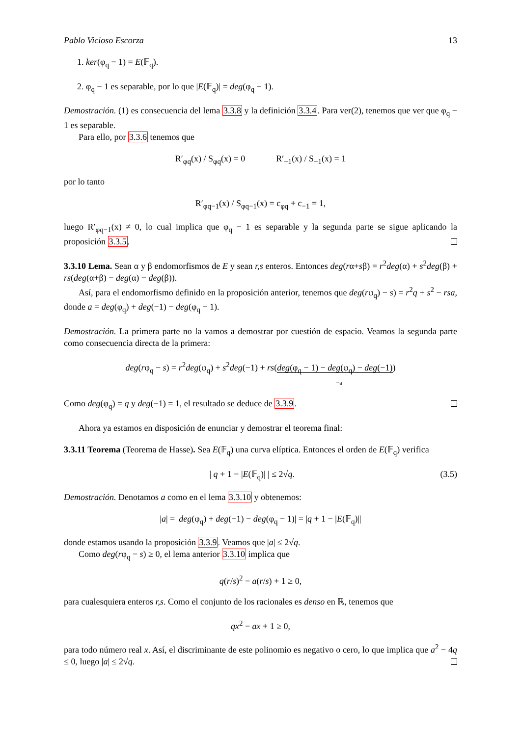Pablo Vicioso Escorza 13
1. ker(φ<sub>q</sub> − 1) = E(𝔽<sub>q</sub>).
2. φ<sub>q</sub> − 1 es separable, por lo que |E(𝔽<sub>q</sub>)| = deg(φ<sub>q</sub> − 1).
Demostración. (1) es consecuencia del lema 3.3.8 y la definición 3.3.4. Para ver(2), tenemos que ver que φ<sub>q</sub> − 1 es separable.
Para ello, por 3.3.6 tenemos que
R′<sub>φq</sub>(x) / S<sub>φq</sub>(x) = 0 R′<sub>−1</sub>(x) / S<sub>−1</sub>(x) = 1
por lo tanto
R′<sub>φq−1</sub>(x) / S<sub>φq−1</sub>(x) = c<sub>φq</sub> + c<sub>−1</sub> = 1,
luego R′<sub>φq−1</sub>(x) ≠ 0, lo cual implica que φ<sub>q</sub> − 1 es separable y la segunda parte se sigue aplicando la proposición 3.3.5.
3.3.10 Lema. Sean α y β endomorfismos de E y sean r,s enteros. Entonces deg(rα+sβ) = r<sup>2</sup>deg(α) + s<sup>2</sup>deg(β) + rs(deg(α+β) − deg(α) − deg(β)).
Así, para el endomorfismo definido en la proposición anterior, tenemos que deg(rφ<sub>q</sub>) − s) = r<sup>2</sup>q + s<sup>2</sup> − rsa, donde a = deg(φ<sub>q</sub>) + deg(−1) − deg(φ<sub>q</sub> − 1).
Demostración. La primera parte no la vamos a demostrar por cuestión de espacio. Veamos la segunda parte como consecuencia directa de la primera:
deg(rφ<sub>q</sub> − s) = r<sup>2</sup>deg(φ<sub>q</sub>) + s<sup>2</sup>deg(−1) + rs(deg(φ<sub>q</sub> − 1) − deg(φ<sub>q</sub>) − deg(−1))
−a
Como deg(φ<sub>q</sub>) = q y deg(−1) = 1, el resultado se deduce de 3.3.9.
Ahora ya estamos en disposición de enunciar y demostrar el teorema final:
3.3.11 Teorema (Teorema de Hasse). Sea E(𝔽<sub>q</sub>) una curva elíptica. Entonces el orden de E(𝔽<sub>q</sub>) verifica
| q + 1 − |E(𝔽<sub>q</sub>)| | ≤ 2√q. (3.5)
Demostración. Denotamos a como en el lema 3.3.10 y obtenemos:
|a| = |deg(φ<sub>q</sub>) + deg(−1) − deg(φ<sub>q</sub> − 1)| = |q + 1 − |E(𝔽<sub>q</sub>)||
donde estamos usando la proposición 3.3.9. Veamos que |a| ≤ 2√q.
Como deg(rφ<sub>q</sub> − s) ≥ 0, el lema anterior 3.3.10 implica que
q(r/s)<sup>2</sup> − a(r/s) + 1 ≥ 0,
para cualesquiera enteros r,s. Como el conjunto de los racionales es denso en ℝ, tenemos que
qx<sup>2</sup> − ax + 1 ≥ 0,
para todo número real x. Así, el discriminante de este polinomio es negativo o cero, lo que implica que a<sup>2</sup> − 4q ≤ 0, luego |a| ≤ 2√q.